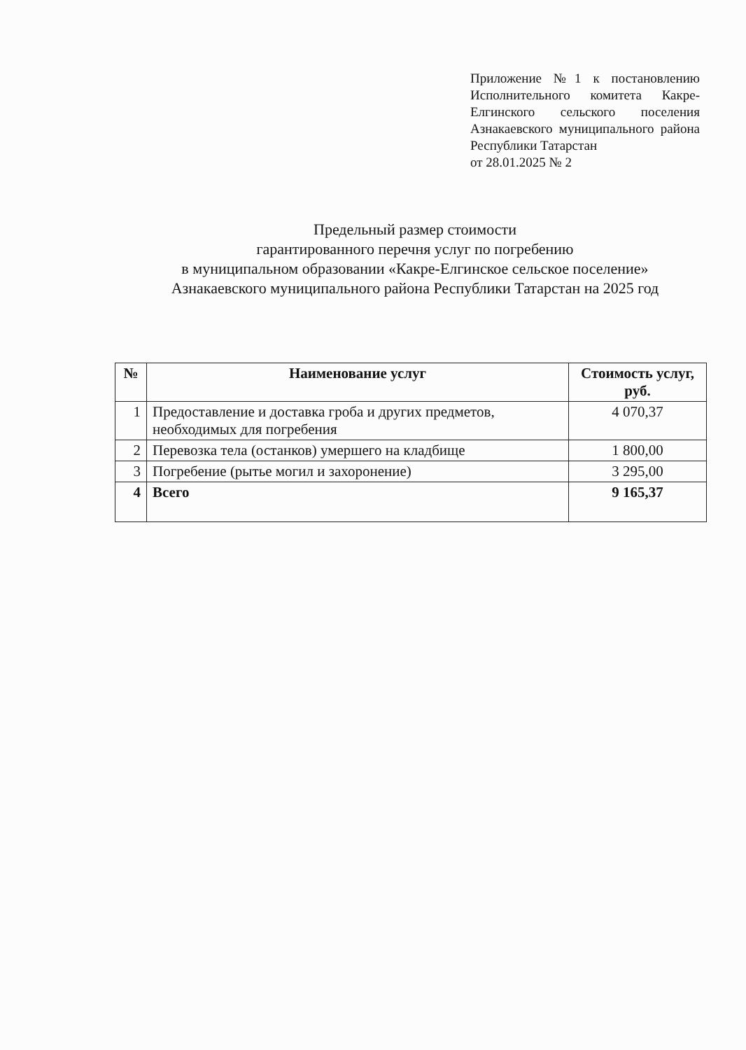Приложение №1 к постановлению Исполнительного комитета Какре-Елгинского сельского поселения Азнакаевского муниципального района Республики Татарстан
от 28.01.2025 № 2
Предельный размер стоимости
гарантированного перечня услуг по погребению
в муниципальном образовании «Какре-Елгинское сельское поселение»
Азнакаевского муниципального района Республики Татарстан на 2025 год
| № | Наименование услуг | Стоимость услуг, руб. |
| --- | --- | --- |
| 1 | Предоставление и доставка гроба и других предметов, необходимых для погребения | 4 070,37 |
| 2 | Перевозка тела (останков) умершего на кладбище | 1 800,00 |
| 3 | Погребение (рытье могил и захоронение) | 3 295,00 |
| 4 | Всего | 9 165,37 |